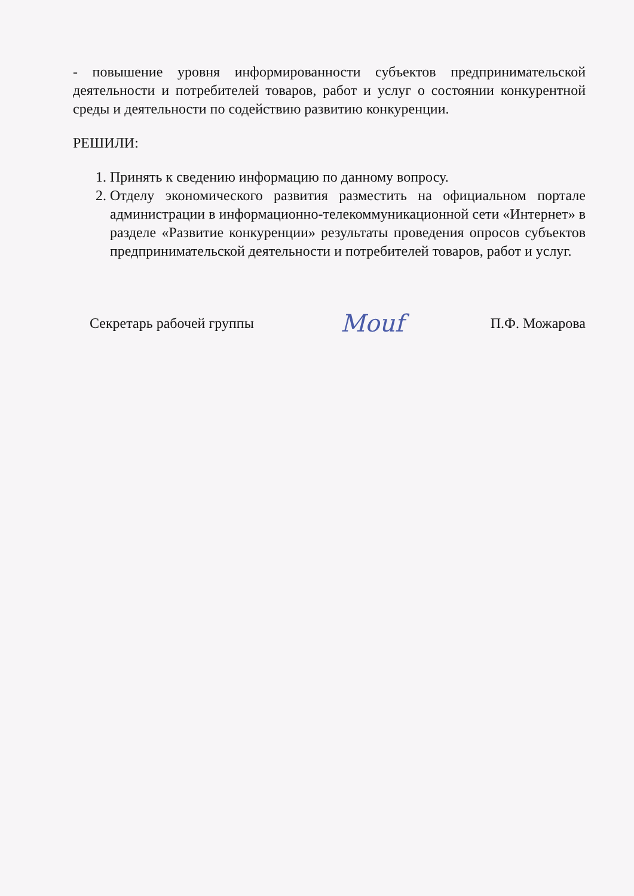- повышение уровня информированности субъектов предпринимательской деятельности и потребителей товаров, работ и услуг о состоянии конкурентной среды и деятельности по содействию развитию конкуренции.
РЕШИЛИ:
1. Принять к сведению информацию по данному вопросу.
2. Отделу экономического развития разместить на официальном портале администрации в информационно-телекоммуникационной сети «Интернет» в разделе «Развитие конкуренции» результаты проведения опросов субъектов предпринимательской деятельности и потребителей товаров, работ и услуг.
Секретарь рабочей группы Mouf П.Ф. Можарова